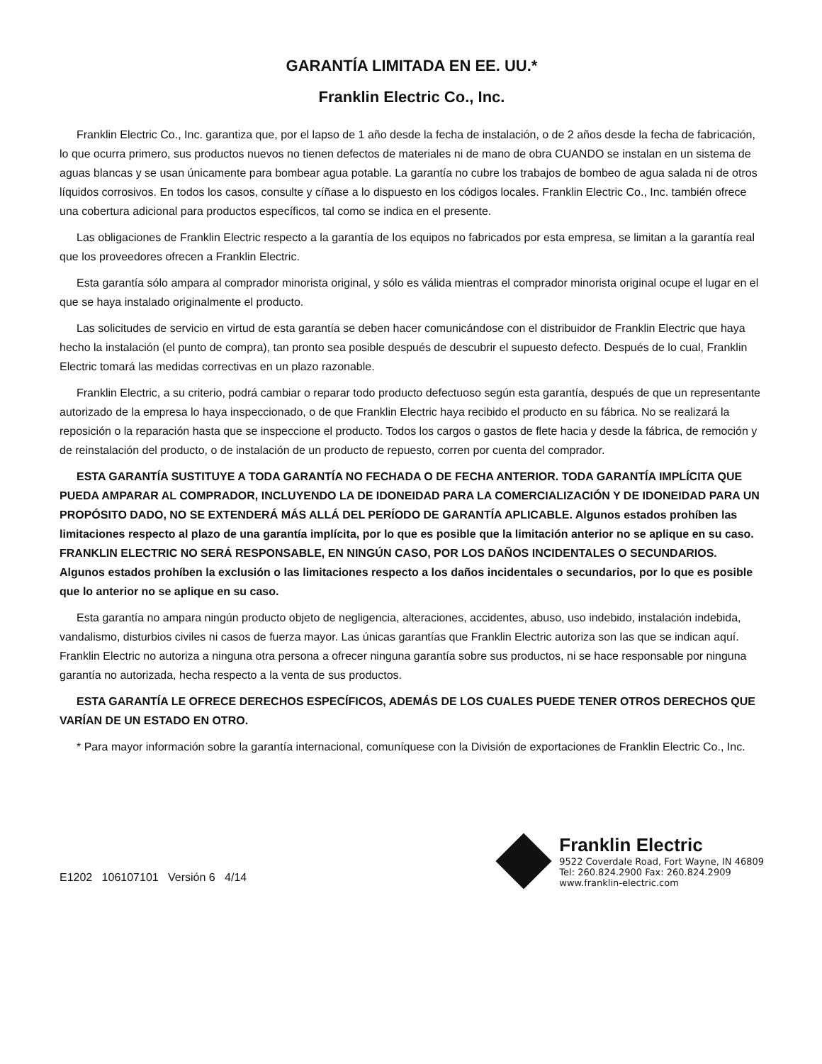GARANTÍA LIMITADA EN EE. UU.*
Franklin Electric Co., Inc.
Franklin Electric Co., Inc. garantiza que, por el lapso de 1 año desde la fecha de instalación, o de 2 años desde la fecha de fabricación, lo que ocurra primero, sus productos nuevos no tienen defectos de materiales ni de mano de obra CUANDO se instalan en un sistema de aguas blancas y se usan únicamente para bombear agua potable. La garantía no cubre los trabajos de bombeo de agua salada ni de otros líquidos corrosivos. En todos los casos, consulte y cíñase a lo dispuesto en los códigos locales. Franklin Electric Co., Inc. también ofrece una cobertura adicional para productos específicos, tal como se indica en el presente.
Las obligaciones de Franklin Electric respecto a la garantía de los equipos no fabricados por esta empresa, se limitan a la garantía real que los proveedores ofrecen a Franklin Electric.
Esta garantía sólo ampara al comprador minorista original, y sólo es válida mientras el comprador minorista original ocupe el lugar en el que se haya instalado originalmente el producto.
Las solicitudes de servicio en virtud de esta garantía se deben hacer comunicándose con el distribuidor de Franklin Electric que haya hecho la instalación (el punto de compra), tan pronto sea posible después de descubrir el supuesto defecto. Después de lo cual, Franklin Electric tomará las medidas correctivas en un plazo razonable.
Franklin Electric, a su criterio, podrá cambiar o reparar todo producto defectuoso según esta garantía, después de que un representante autorizado de la empresa lo haya inspeccionado, o de que Franklin Electric haya recibido el producto en su fábrica. No se realizará la reposición o la reparación hasta que se inspeccione el producto. Todos los cargos o gastos de flete hacia y desde la fábrica, de remoción y de reinstalación del producto, o de instalación de un producto de repuesto, corren por cuenta del comprador.
ESTA GARANTÍA SUSTITUYE A TODA GARANTÍA NO FECHADA O DE FECHA ANTERIOR. TODA GARANTÍA IMPLÍCITA QUE PUEDA AMPARAR AL COMPRADOR, INCLUYENDO LA DE IDONEIDAD PARA LA COMERCIALIZACIÓN Y DE IDONEIDAD PARA UN PROPÓSITO DADO, NO SE EXTENDERÁ MÁS ALLÁ DEL PERÍODO DE GARANTÍA APLICABLE. Algunos estados prohíben las limitaciones respecto al plazo de una garantía implícita, por lo que es posible que la limitación anterior no se aplique en su caso. FRANKLIN ELECTRIC NO SERÁ RESPONSABLE, EN NINGÚN CASO, POR LOS DAÑOS INCIDENTALES O SECUNDARIOS. Algunos estados prohíben la exclusión o las limitaciones respecto a los daños incidentales o secundarios, por lo que es posible que lo anterior no se aplique en su caso.
Esta garantía no ampara ningún producto objeto de negligencia, alteraciones, accidentes, abuso, uso indebido, instalación indebida, vandalismo, disturbios civiles ni casos de fuerza mayor. Las únicas garantías que Franklin Electric autoriza son las que se indican aquí. Franklin Electric no autoriza a ninguna otra persona a ofrecer ninguna garantía sobre sus productos, ni se hace responsable por ninguna garantía no autorizada, hecha respecto a la venta de sus productos.
ESTA GARANTÍA LE OFRECE DERECHOS ESPECÍFICOS, ADEMÁS DE LOS CUALES PUEDE TENER OTROS DERECHOS QUE VARÍAN DE UN ESTADO EN OTRO.
* Para mayor información sobre la garantía internacional, comuníquese con la División de exportaciones de Franklin Electric Co., Inc.
E1202 106107101 Versión 6 4/14
Franklin Electric
9522 Coverdale Road, Fort Wayne, IN 46809
Tel: 260.824.2900 Fax: 260.824.2909
www.franklin-electric.com